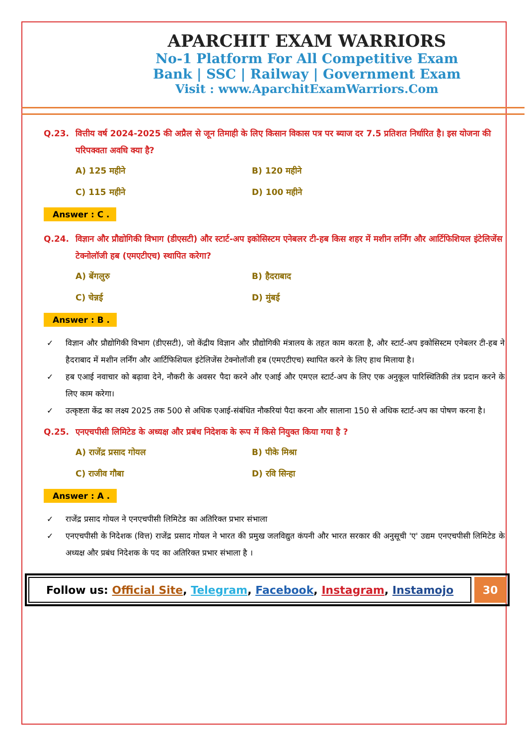APARCHIT EXAM WARRIORS
No-1 Platform For All Competitive Exam
Bank | SSC | Railway | Government Exam
Visit : www.AparchitExamWarriors.Com
Q.23. वित्तीय वर्ष 2024-2025 की अप्रैल से जून तिमाही के लिए किसान विकास पत्र पर ब्याज दर 7.5 प्रतिशत निर्धारित है। इस योजना की परिपक्वता अवधि क्या है?
A) 125 महीने
B) 120 महीने
C) 115 महीने
D) 100 महीने
Answer : C .
Q.24. विज्ञान और प्रौद्योगिकी विभाग (डीएसटी) और स्टार्ट-अप इकोसिस्टम एनेबलर टी-हब किस शहर में मशीन लर्निंग और आर्टिफिशियल इंटेलिजेंस टेक्नोलॉजी हब (एमएटीएच) स्थापित करेगा?
A) बेंगलुरु
B) हैदराबाद
C) चेन्नई
D) मुंबई
Answer : B .
✓ विज्ञान और प्रौद्योगिकी विभाग (डीएसटी), जो केंद्रीय विज्ञान और प्रौद्योगिकी मंत्रालय के तहत काम करता है, और स्टार्ट-अप इकोसिस्टम एनेबलर टी-हब ने हैदराबाद में मशीन लर्निंग और आर्टिफिशियल इंटेलिजेंस टेक्नोलॉजी हब (एमएटीएच) स्थापित करने के लिए हाथ मिलाया है।
✓ हब एआई नवाचार को बढ़ावा देने, नौकरी के अवसर पैदा करने और एआई और एमएल स्टार्ट-अप के लिए एक अनुकूल पारिस्थितिकी तंत्र प्रदान करने के लिए काम करेगा।
✓ उत्कृष्टता केंद्र का लक्ष्य 2025 तक 500 से अधिक एआई-संबंधित नौकरियां पैदा करना और सालाना 150 से अधिक स्टार्ट-अप का पोषण करना है।
Q.25. एनएचपीसी लिमिटेड के अध्यक्ष और प्रबंध निदेशक के रूप में किसे नियुक्त किया गया है ?
A) राजेंद्र प्रसाद गोयल
B) पीके मिश्रा
C) राजीव गौबा
D) रवि सिन्हा
Answer : A .
✓ राजेंद्र प्रसाद गोयल ने एनएचपीसी लिमिटेड का अतिरिक्त प्रभार संभाला
✓ एनएचपीसी के निदेशक (वित्त) राजेंद्र प्रसाद गोयल ने भारत की प्रमुख जलविद्युत कंपनी और भारत सरकार की अनुसूची 'ए' उद्यम एनएचपीसी लिमिटेड के अध्यक्ष और प्रबंध निदेशक के पद का अतिरिक्त प्रभार संभाला है ।
Follow us: Official Site, Telegram, Facebook, Instagram, Instamojo
30